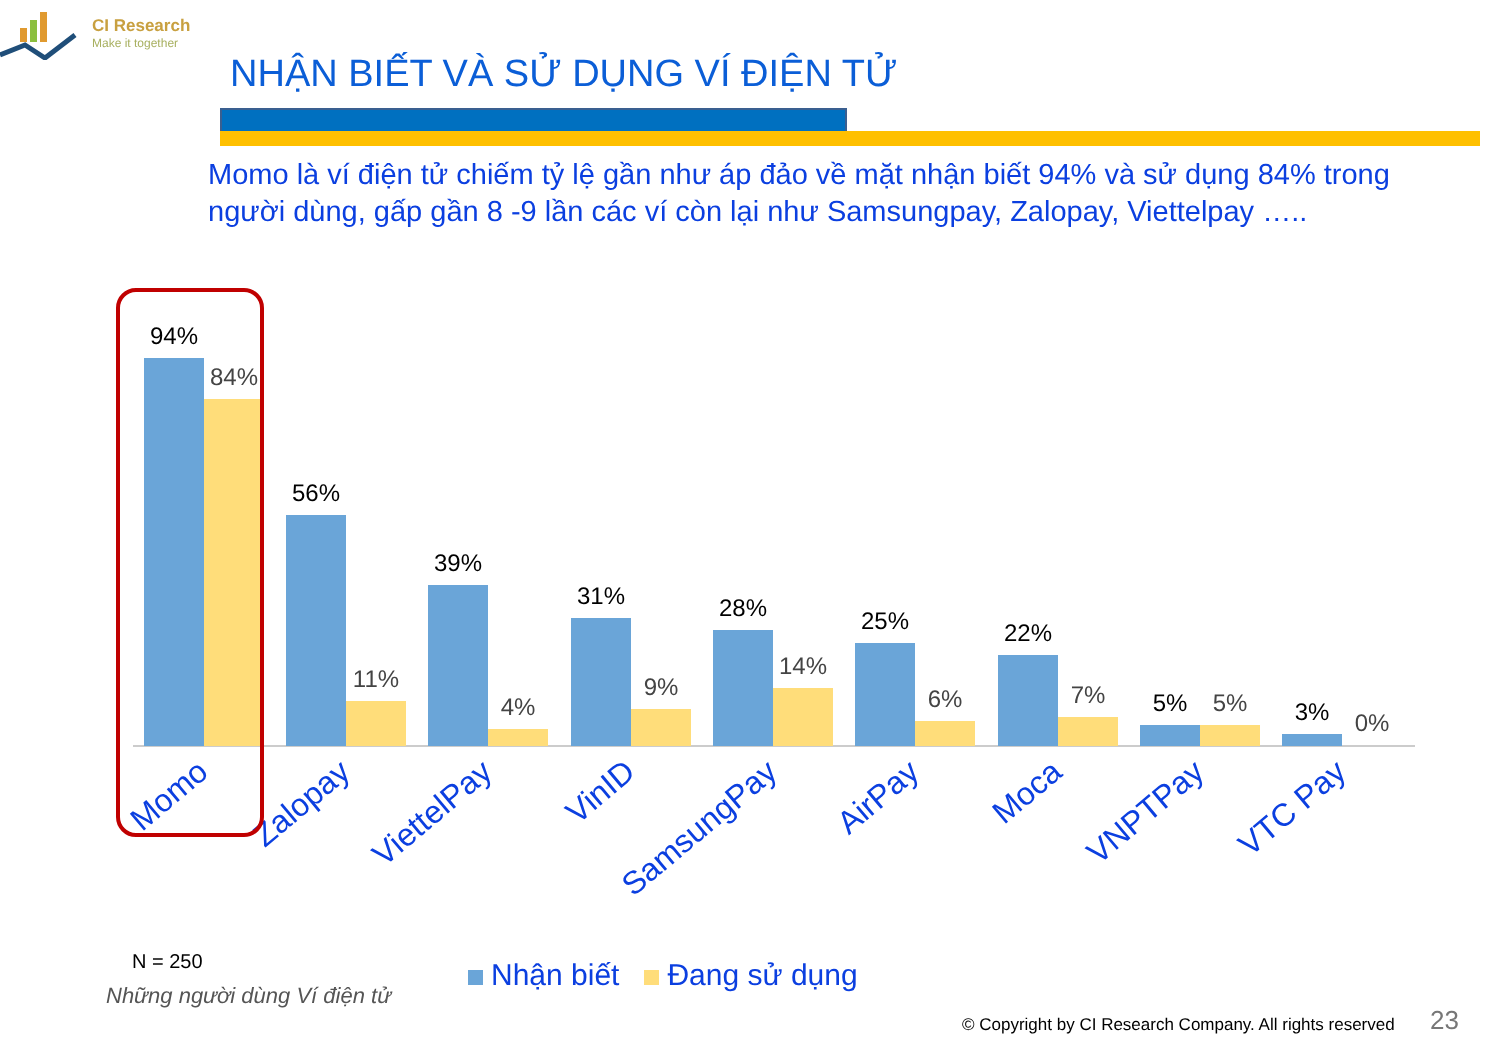CI Research
Make it together
NHẬN BIẾT VÀ SỬ DỤNG VÍ ĐIỆN TỬ
Momo là ví điện tử chiếm tỷ lệ gần như áp đảo về mặt nhận biết 94% và sử dụng 84% trong người dùng, gấp gần 8 -9 lần các ví còn lại như Samsungpay, Zalopay, Viettelpay …..
94%
56%
39%
31%
28%
25%
22%
5%
3%
84%
11%
4%
9%
14%
6%
7%
5%
0%
Momo
Zalopay
ViettelPay
VinID
SamsungPay
AirPay
Moca
VNPTPay
VTC Pay
N = 250
Những người dùng Ví điện tử
Nhận biết Đang sử dụng
© Copyright by CI Research Company. All rights reserved
23